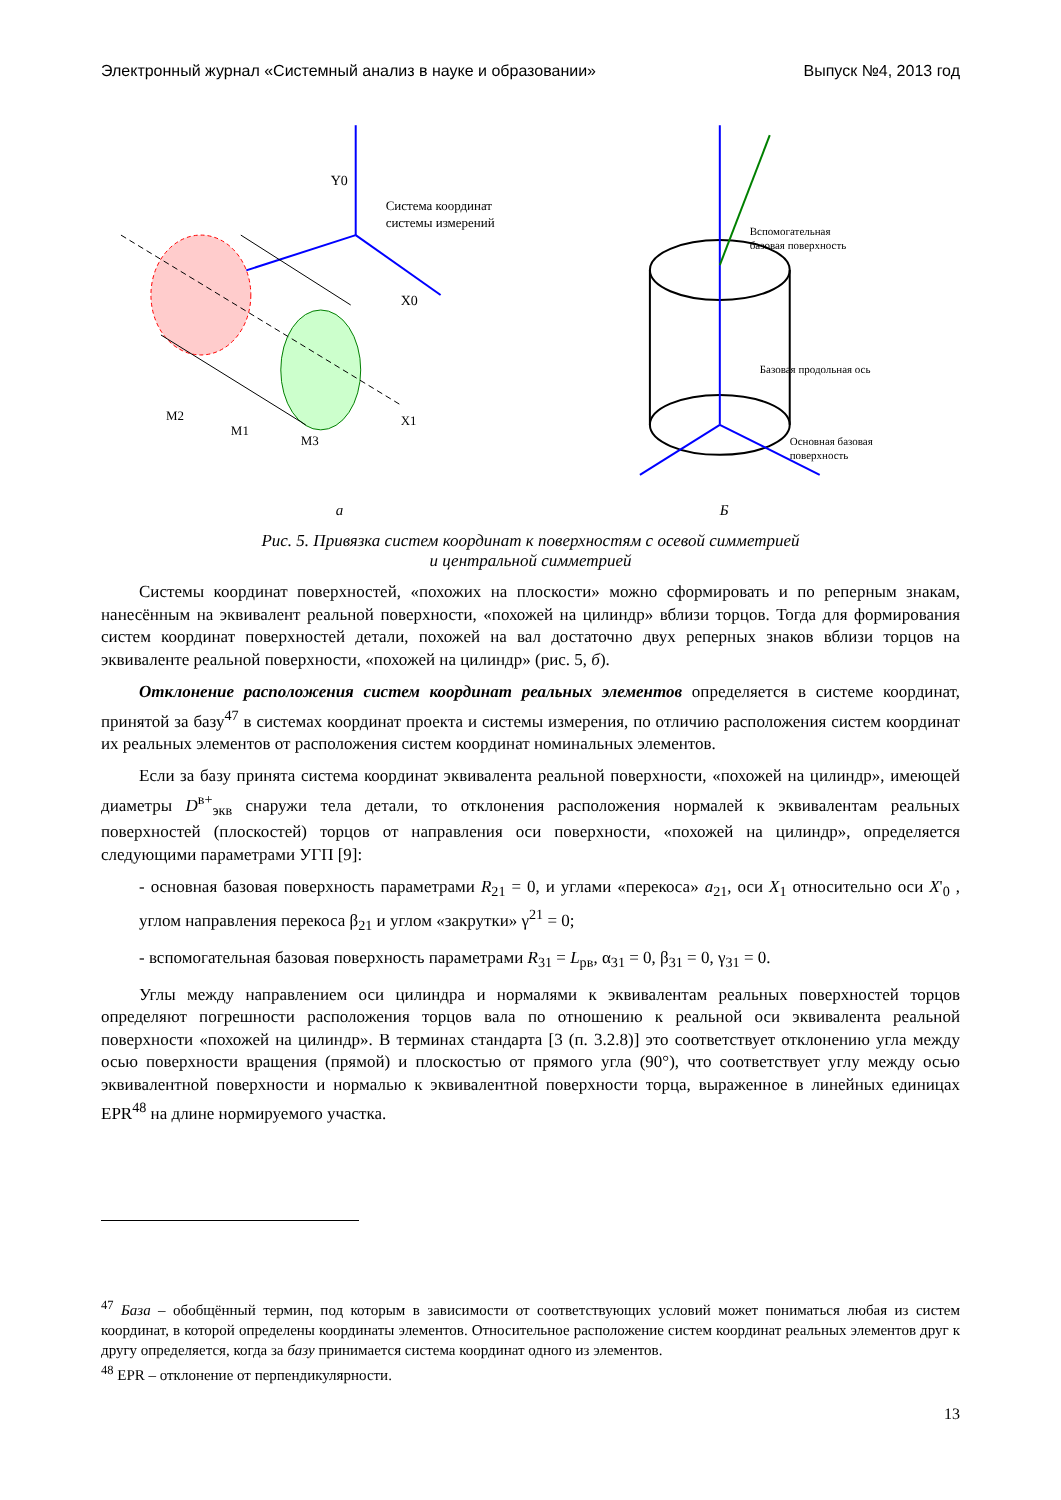Электронный журнал «Системный анализ в науке и образовании» Выпуск №4, 2013 год
Y0
X0
Система координат
системы измерений
X1
M3
M1
M2
а
Вспомогательная
базовая поверхность
Базовая продольная ось
Основная базовая
поверхность
Б
Рис. 5. Привязка систем координат к поверхностям с осевой симметрией
и центральной симметрией
Системы координат поверхностей, «похожих на плоскости» можно сформировать и по реперным знакам, нанесённым на эквивалент реальной поверхности, «похожей на цилиндр» вблизи торцов. Тогда для формирования систем координат поверхностей детали, похожей на вал достаточно двух реперных знаков вблизи торцов на эквиваленте реальной поверхности, «похожей на цилиндр» (рис. 5, б).
Отклонение расположения систем координат реальных элементов определяется в системе координат, принятой за базу<sup>47</sup> в системах координат проекта и системы измерения, по отличию расположения систем координат их реальных элементов от расположения систем координат номинальных элементов.
Если за базу принята система координат эквивалента реальной поверхности, «похожей на цилиндр», имеющей диаметры D<sup>в+</sup><sub>экв</sub> снаружи тела детали, то отклонения расположения нормалей к эквивалентам реальных поверхностей (плоскостей) торцов от направления оси поверхности, «похожей на цилиндр», определяется следующими параметрами УГП [9]:
- основная базовая поверхность параметрами R<sub>21</sub> = 0, и углами «перекоса» a<sub>21</sub>, оси X<sub>1</sub> относительно оси X'<sub>0</sub> , углом направления перекоса β<sub>21</sub> и углом «закрутки» γ<sup>21</sup> = 0;
- вспомогательная базовая поверхность параметрами R<sub>31</sub> = L<sub>рв</sub>, α<sub>31</sub> = 0, β<sub>31</sub> = 0, γ<sub>31</sub> = 0.
Углы между направлением оси цилиндра и нормалями к эквивалентам реальных поверхностей торцов определяют погрешности расположения торцов вала по отношению к реальной оси эквивалента реальной поверхности «похожей на цилиндр». В терминах стандарта [3 (п. 3.2.8)] это соответствует отклонению угла между осью поверхности вращения (прямой) и плоскостью от прямого угла (90°), что соответствует углу между осью эквивалентной поверхности и нормалью к эквивалентной поверхности торца, выраженное в линейных единицах EPR<sup>48</sup> на длине нормируемого участка.
<sup>47</sup> База – обобщённый термин, под которым в зависимости от соответствующих условий может пониматься любая из систем координат, в которой определены координаты элементов. Относительное расположение систем координат реальных элементов друг к другу определяется, когда за базу принимается система координат одного из элементов.
<sup>48</sup> EPR – отклонение от перпендикулярности.
13